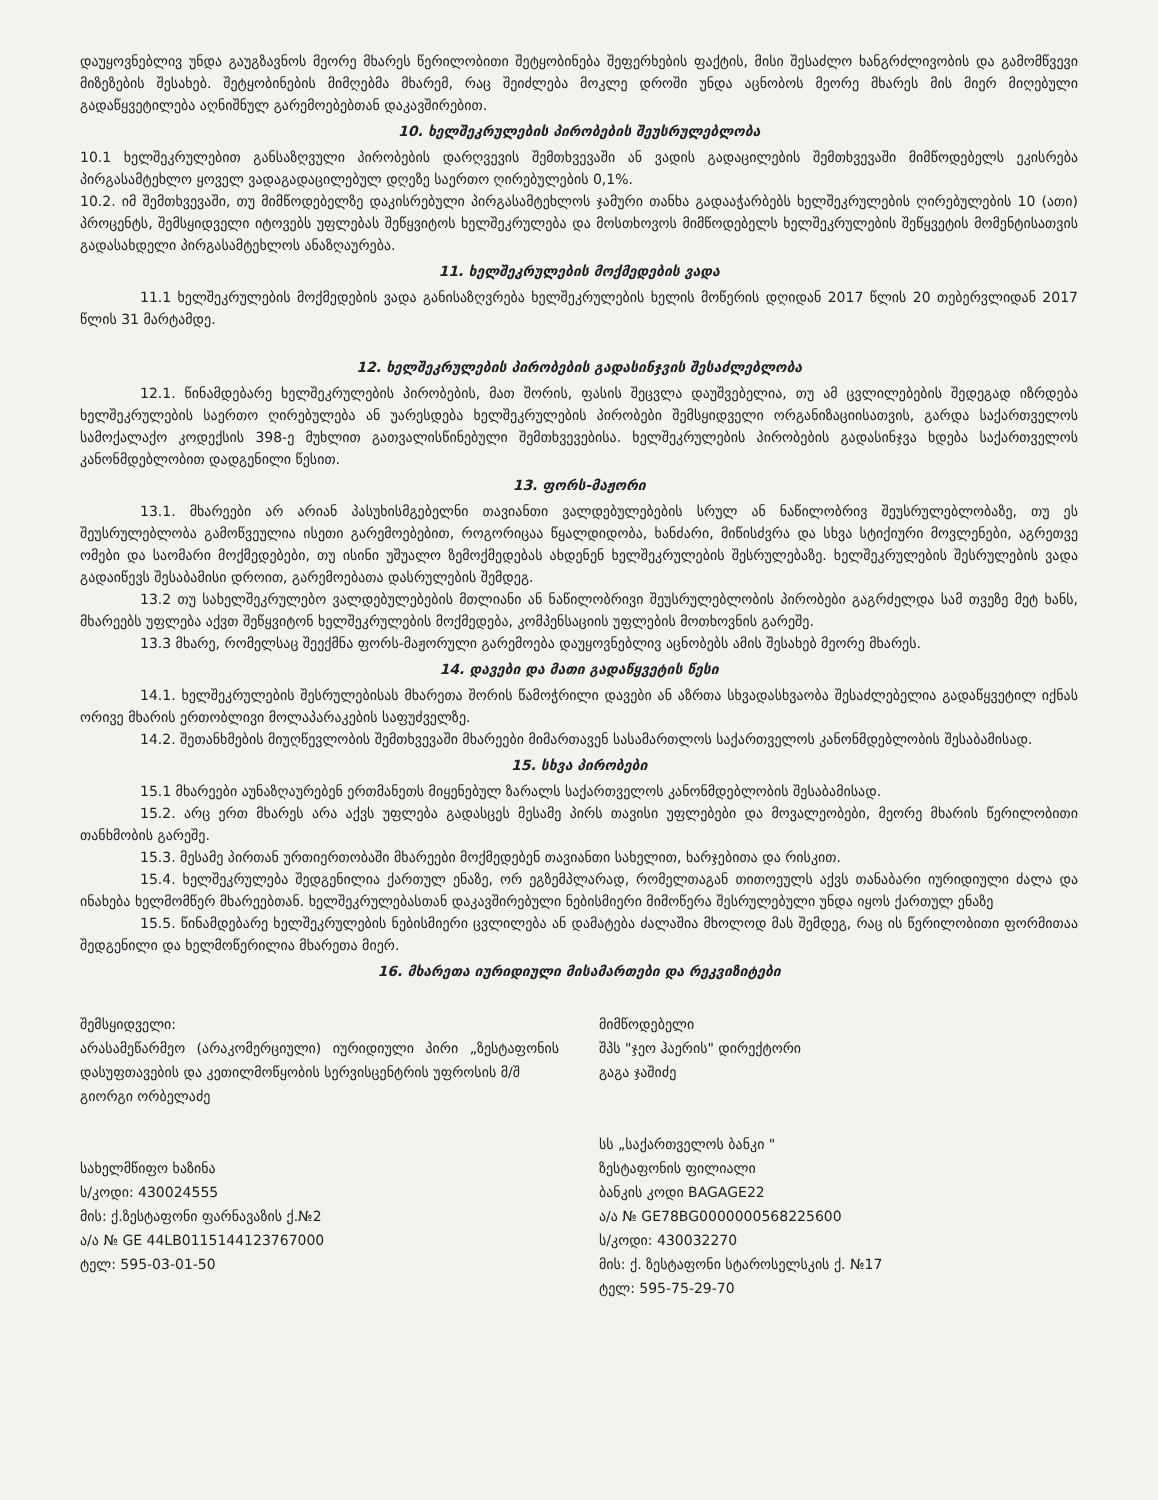დაუყოვნებლივ უნდა გაუგზავნოს მეორე მხარეს წერილობითი შეტყობინება შეფერხების ფაქტის, მისი შესაძლო ხანგრძლივობის და გამომწვევი მიზეზების შესახებ. შეტყობინების მიმღებმა მხარემ, რაც შეიძლება მოკლე დროში უნდა აცნობოს მეორე მხარეს მის მიერ მიღებული გადაწყვეტილება აღნიშნულ გარემოებებთან დაკავშირებით.
10. ხელშეკრულების პირობების შეუსრულებლობა
10.1 ხელშეკრულებით განსაზღვული პირობების დარღვევის შემთხვევაში ან ვადის გადაცილების შემთხვევაში მიმწოდებელს ეკისრება პირგასამტეხლო ყოველ ვადაგადაცილებულ დღეზე საერთო ღირებულების 0,1%.
10.2. იმ შემთხვევაში, თუ მიმწოდებელზე დაკისრებული პირგასამტეხლოს ჯამური თანხა გადააჭარბებს ხელშეკრულების ღირებულების 10 (ათი) პროცენტს, შემსყიდველი იტოვებს უფლებას შეწყვიტოს ხელშეკრულება და მოსთხოვოს მიმწოდებელს ხელშეკრულების შეწყვეტის მომენტისათვის გადასახდელი პირგასამტეხლოს ანაზღაურება.
11. ხელშეკრულების მოქმედების ვადა
11.1 ხელშეკრულების მოქმედების ვადა განისაზღვრება ხელშეკრულების ხელის მოწერის დღიდან 2017 წლის 20 თებერვლიდან 2017 წლის 31 მარტამდე.
12. ხელშეკრულების პირობების გადასინჯვის შესაძლებლობა
12.1. წინამდებარე ხელშეკრულების პირობების, მათ შორის, ფასის შეცვლა დაუშვებელია, თუ ამ ცვლილებების შედეგად იზრდება ხელშეკრულების საერთო ღირებულება ან უარესდება ხელშეკრულების პირობები შემსყიდველი ორგანიზაციისათვის, გარდა საქართველოს სამოქალაქო კოდექსის 398-ე მუხლით გათვალისწინებული შემთხვევებისა. ხელშეკრულების პირობების გადასინჯვა ხდება საქართველოს კანონმდებლობით დადგენილი წესით.
13. ფორს-მაჟორი
13.1. მხარეები არ არიან პასუხისმგებელნი თავიანთი ვალდებულებების სრულ ან ნაწილობრივ შეუსრულებლობაზე, თუ ეს შეუსრულებლობა გამოწვეულია ისეთი გარემოებებით, როგორიცაა წყალდიდობა, ხანძარი, მიწისძვრა და სხვა სტიქიური მოვლენები, აგრეთვე ომები და საომარი მოქმედებები, თუ ისინი უშუალო ზემოქმედებას ახდენენ ხელშეკრულების შესრულებაზე. ხელშეკრულების შესრულების ვადა გადაიწევს შესაბამისი დროით, გარემოებათა დასრულების შემდეგ.
13.2 თუ სახელშეკრულებო ვალდებულებების მთლიანი ან ნაწილობრივი შეუსრულებლობის პირობები გაგრძელდა სამ თვეზე მეტ ხანს, მხარეებს უფლება აქვთ შეწყვიტონ ხელშეკრულების მოქმედება, კომპენსაციის უფლების მოთხოვნის გარეშე.
13.3 მხარე, რომელსაც შეექმნა ფორს-მაჟორული გარემოება დაუყოვნებლივ აცნობებს ამის შესახებ მეორე მხარეს.
14. დავები და მათი გადაწყვეტის წესი
14.1. ხელშეკრულების შესრულებისას მხარეთა შორის წამოჭრილი დავები ან აზრთა სხვადასხვაობა შესაძლებელია გადაწყვეტილ იქნას ორივე მხარის ერთობლივი მოლაპარაკების საფუძველზე.
14.2. შეთანხმების მიუღწევლობის შემთხვევაში მხარეები მიმართავენ სასამართლოს საქართველოს კანონმდებლობის შესაბამისად.
15. სხვა პირობები
15.1 მხარეები აუნაზღაურებენ ერთმანეთს მიყენებულ ზარალს საქართველოს კანონმდებლობის შესაბამისად.
15.2. არც ერთ მხარეს არა აქვს უფლება გადასცეს მესამე პირს თავისი უფლებები და მოვალეობები, მეორე მხარის წერილობითი თანხმობის გარეშე.
15.3. მესამე პირთან ურთიერთობაში მხარეები მოქმედებენ თავიანთი სახელით, ხარჯებითა და რისკით.
15.4. ხელშეკრულება შედგენილია ქართულ ენაზე, ორ ეგზემპლარად, რომელთაგან თითოეულს აქვს თანაბარი იურიდიული ძალა და ინახება ხელმომწერ მხარეებთან. ხელშეკრულებასთან დაკავშირებული ნებისმიერი მიმოწერა შესრულებული უნდა იყოს ქართულ ენაზე
15.5. წინამდებარე ხელშეკრულების ნებისმიერი ცვლილება ან დამატება ძალაშია მხოლოდ მას შემდეგ, რაც ის წერილობითი ფორმითაა შედგენილი და ხელმოწერილია მხარეთა მიერ.
16. მხარეთა იურიდიული მისამართები და რეკვიზიტები
შემსყიდველი:
არასამეწარმეო (არაკომერციული) იურიდიული პირი „ზესტაფონის დასუფთავების და კეთილმოწყობის სერვისცენტრის უფროსის მ/შ
გიორგი ორბელაძე
სახელმწიფო ხაზინა
ს/კოდი: 430024555
მის: ქ.ზესტაფონი ფარნავაზის ქ.№2
ა/ა № GE 44LB0115144123767000
ტელ: 595-03-01-50
მიმწოდებელი
შპს "ჯეო ჰაერის" დირექტორი
გაგა ჯაშიძე
სს „საქართველოს ბანკი "
ზესტაფონის ფილიალი
ბანკის კოდი BAGAGE22
ა/ა № GE78BG0000000568225600
ს/კოდი: 430032270
მის: ქ. ზესტაფონი სტაროსელსკის ქ. №17
ტელ: 595-75-29-70